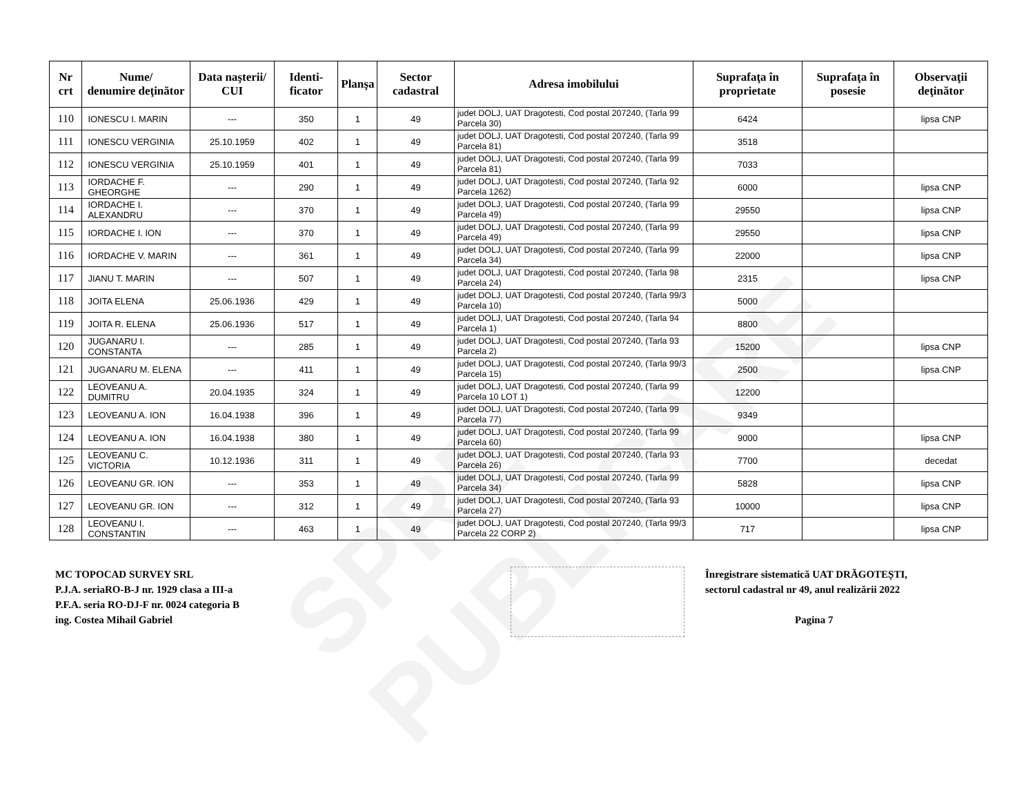SPRE PUBLICARE
| Nr crt | Nume/ denumire deţinător | Data naşterii/ CUI | Identi-ficator | Planşa | Sector cadastral | Adresa imobilului | Suprafaţa în proprietate | Suprafaţa în posesie | Observaţii deţinător |
| --- | --- | --- | --- | --- | --- | --- | --- | --- | --- |
| 110 | IONESCU I. MARIN | --- | 350 | 1 | 49 | judet DOLJ, UAT Dragotesti, Cod postal 207240, (Tarla 99 Parcela 30) | 6424 | | lipsa CNP |
| 111 | IONESCU VERGINIA | 25.10.1959 | 402 | 1 | 49 | judet DOLJ, UAT Dragotesti, Cod postal 207240, (Tarla 99 Parcela 81) | 3518 | | |
| 112 | IONESCU VERGINIA | 25.10.1959 | 401 | 1 | 49 | judet DOLJ, UAT Dragotesti, Cod postal 207240, (Tarla 99 Parcela 81) | 7033 | | |
| 113 | IORDACHE F. GHEORGHE | --- | 290 | 1 | 49 | judet DOLJ, UAT Dragotesti, Cod postal 207240, (Tarla 92 Parcela 1262) | 6000 | | lipsa CNP |
| 114 | IORDACHE I. ALEXANDRU | --- | 370 | 1 | 49 | judet DOLJ, UAT Dragotesti, Cod postal 207240, (Tarla 99 Parcela 49) | 29550 | | lipsa CNP |
| 115 | IORDACHE I. ION | --- | 370 | 1 | 49 | judet DOLJ, UAT Dragotesti, Cod postal 207240, (Tarla 99 Parcela 49) | 29550 | | lipsa CNP |
| 116 | IORDACHE V. MARIN | --- | 361 | 1 | 49 | judet DOLJ, UAT Dragotesti, Cod postal 207240, (Tarla 99 Parcela 34) | 22000 | | lipsa CNP |
| 117 | JIANU T. MARIN | --- | 507 | 1 | 49 | judet DOLJ, UAT Dragotesti, Cod postal 207240, (Tarla 98 Parcela 24) | 2315 | | lipsa CNP |
| 118 | JOITA ELENA | 25.06.1936 | 429 | 1 | 49 | judet DOLJ, UAT Dragotesti, Cod postal 207240, (Tarla 99/3 Parcela 10) | 5000 | | |
| 119 | JOITA R. ELENA | 25.06.1936 | 517 | 1 | 49 | judet DOLJ, UAT Dragotesti, Cod postal 207240, (Tarla 94 Parcela 1) | 8800 | | |
| 120 | JUGANARU I. CONSTANTA | --- | 285 | 1 | 49 | judet DOLJ, UAT Dragotesti, Cod postal 207240, (Tarla 93 Parcela 2) | 15200 | | lipsa CNP |
| 121 | JUGANARU M. ELENA | --- | 411 | 1 | 49 | judet DOLJ, UAT Dragotesti, Cod postal 207240, (Tarla 99/3 Parcela 15) | 2500 | | lipsa CNP |
| 122 | LEOVEANU A. DUMITRU | 20.04.1935 | 324 | 1 | 49 | judet DOLJ, UAT Dragotesti, Cod postal 207240, (Tarla 99 Parcela 10 LOT 1) | 12200 | | |
| 123 | LEOVEANU A. ION | 16.04.1938 | 396 | 1 | 49 | judet DOLJ, UAT Dragotesti, Cod postal 207240, (Tarla 99 Parcela 77) | 9349 | | |
| 124 | LEOVEANU A. ION | 16.04.1938 | 380 | 1 | 49 | judet DOLJ, UAT Dragotesti, Cod postal 207240, (Tarla 99 Parcela 60) | 9000 | | lipsa CNP |
| 125 | LEOVEANU C. VICTORIA | 10.12.1936 | 311 | 1 | 49 | judet DOLJ, UAT Dragotesti, Cod postal 207240, (Tarla 93 Parcela 26) | 7700 | | decedat |
| 126 | LEOVEANU GR. ION | --- | 353 | 1 | 49 | judet DOLJ, UAT Dragotesti, Cod postal 207240, (Tarla 99 Parcela 34) | 5828 | | lipsa CNP |
| 127 | LEOVEANU GR. ION | --- | 312 | 1 | 49 | judet DOLJ, UAT Dragotesti, Cod postal 207240, (Tarla 93 Parcela 27) | 10000 | | lipsa CNP |
| 128 | LEOVEANU I. CONSTANTIN | --- | 463 | 1 | 49 | judet DOLJ, UAT Dragotesti, Cod postal 207240, (Tarla 99/3 Parcela 22 CORP 2) | 717 | | lipsa CNP |
MC TOPOCAD SURVEY SRL
P.J.A. seriaRO-B-J nr. 1929 clasa a III-a
P.F.A. seria RO-DJ-F nr. 0024 categoria B
ing. Costea Mihail Gabriel
Înregistrare sistematică UAT DRĂGOTEȘTI, sectorul cadastral nr 49, anul realizării 2022
Pagina 7